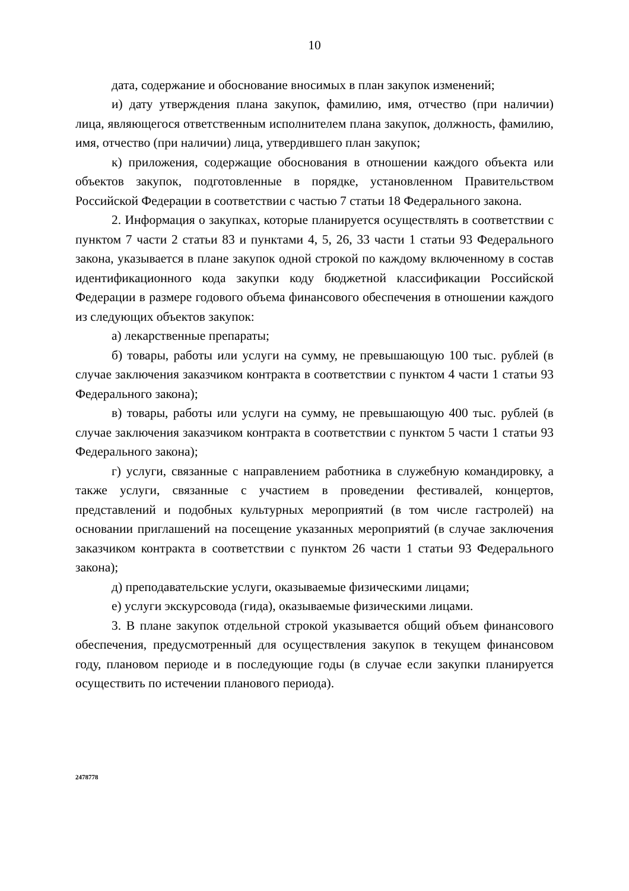10
дата, содержание и обоснование вносимых в план закупок изменений;
и) дату утверждения плана закупок, фамилию, имя, отчество (при наличии) лица, являющегося ответственным исполнителем плана закупок, должность, фамилию, имя, отчество (при наличии) лица, утвердившего план закупок;
к) приложения, содержащие обоснования в отношении каждого объекта или объектов закупок, подготовленные в порядке, установленном Правительством Российской Федерации в соответствии с частью 7 статьи 18 Федерального закона.
2. Информация о закупках, которые планируется осуществлять в соответствии с пунктом 7 части 2 статьи 83 и пунктами 4, 5, 26, 33 части 1 статьи 93 Федерального закона, указывается в плане закупок одной строкой по каждому включенному в состав идентификационного кода закупки коду бюджетной классификации Российской Федерации в размере годового объема финансового обеспечения в отношении каждого из следующих объектов закупок:
а) лекарственные препараты;
б) товары, работы или услуги на сумму, не превышающую 100 тыс. рублей (в случае заключения заказчиком контракта в соответствии с пунктом 4 части 1 статьи 93 Федерального закона);
в) товары, работы или услуги на сумму, не превышающую 400 тыс. рублей (в случае заключения заказчиком контракта в соответствии с пунктом 5 части 1 статьи 93 Федерального закона);
г) услуги, связанные с направлением работника в служебную командировку, а также услуги, связанные с участием в проведении фестивалей, концертов, представлений и подобных культурных мероприятий (в том числе гастролей) на основании приглашений на посещение указанных мероприятий (в случае заключения заказчиком контракта в соответствии с пунктом 26 части 1 статьи 93 Федерального закона);
д) преподавательские услуги, оказываемые физическими лицами;
е) услуги экскурсовода (гида), оказываемые физическими лицами.
3. В плане закупок отдельной строкой указывается общий объем финансового обеспечения, предусмотренный для осуществления закупок в текущем финансовом году, плановом периоде и в последующие годы (в случае если закупки планируется осуществить по истечении планового периода).
2478778